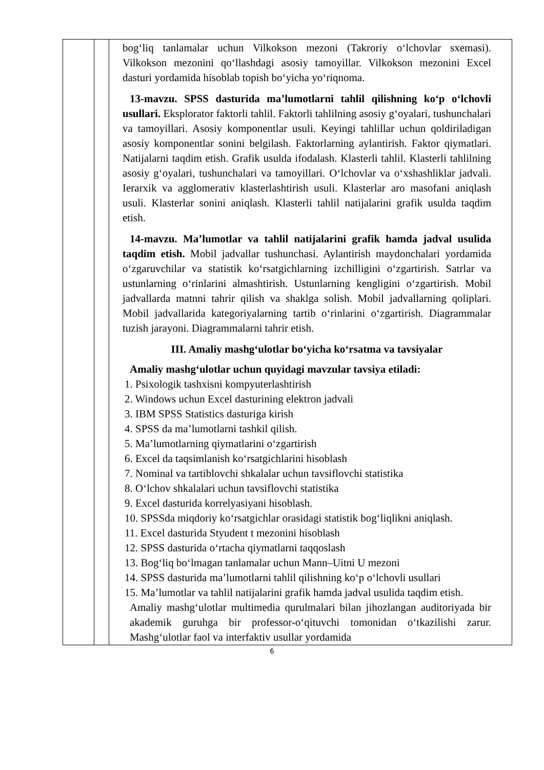| | | bog‘liq tanlamalar uchun Vilkokson mezoni (Takroriy o‘lchovlar sxemasi). Vilkokson mezonini qo‘llashdagi asosiy tamoyillar. Vilkokson mezonini Excel dasturi yordamida hisoblab topish bo‘yicha yo‘riqnoma. 13-mavzu. SPSS dasturida ma’lumotlarni tahlil qilishning ko‘p o‘lchovli usullari. Eksplorator faktorli tahlil. Faktorli tahlilning asosiy g‘oyalari, tushunchalari va tamoyillari. Asosiy komponentlar usuli. Keyingi tahlillar uchun qoldiriladigan asosiy komponentlar sonini belgilash. Faktorlarning aylantirish. Faktor qiymatlari. Natijalarni taqdim etish. Grafik usulda ifodalash. Klasterli tahlil. Klasterli tahlilning asosiy g‘oyalari, tushunchalari va tamoyillari. O‘lchovlar va o‘xshashliklar jadvali. Ierarxik va agglomerativ klasterlashtirish usuli. Klasterlar aro masofani aniqlash usuli. Klasterlar sonini aniqlash. Klasterli tahlil natijalarini grafik usulda taqdim etish. 14-mavzu. Ma’lumotlar va tahlil natijalarini grafik hamda jadval usulida taqdim etish. Mobil jadvallar tushunchasi. Aylantirish maydonchalari yordamida o‘zgaruvchilar va statistik ko‘rsatgichlarning izchilligini o‘zgartirish. Satrlar va ustunlarning o‘rinlarini almashtirish. Ustunlarning kengligini o‘zgartirish. Mobil jadvallarda matnni tahrir qilish va shaklga solish. Mobil jadvallarning qoliplari. Mobil jadvallarida kategoriyalarning tartib o‘rinlarini o‘zgartirish. Diagrammalar tuzish jarayoni. Diagrammalarni tahrir etish. III. Amaliy mashg‘ulotlar bo‘yicha ko‘rsatma va tavsiyalar Amaliy mashg‘ulotlar uchun quyidagi mavzular tavsiya etiladi: 1. Psixologik tashxisni kompyuterlashtirish 2. Windows uchun Excel dasturining elektron jadvali 3. IBM SPSS Statistics dasturiga kirish 4. SPSS da ma’lumotlarni tashkil qilish. 5. Ma’lumotlarning qiymatlarini o‘zgartirish 6. Excel da taqsimlanish ko‘rsatgichlarini hisoblash 7. Nominal va tartiblovchi shkalalar uchun tavsiflovchi statistika 8. O‘lchov shkalalari uchun tavsiflovchi statistika 9. Excel dasturida korrelyasiyani hisoblash. 10. SPSSda miqdoriy ko‘rsatgichlar orasidagi statistik bog‘liqlikni aniqlash. 11. Excel dasturida Styudent t mezonini hisoblash 12. SPSS dasturida o‘rtacha qiymatlarni taqqoslash 13. Bog‘liq bo‘lmagan tanlamalar uchun Mann–Uitni U mezoni 14. SPSS dasturida ma’lumotlarni tahlil qilishning ko‘p o‘lchovli usullari 15. Ma’lumotlar va tahlil natijalarini grafik hamda jadval usulida taqdim etish. Amaliy mashg‘ulotlar multimedia qurulmalari bilan jihozlangan auditoriyada bir akademik guruhga bir professor-o‘qituvchi tomonidan o‘tkazilishi zarur. Mashg‘ulotlar faol va interfaktiv usullar yordamida |
6